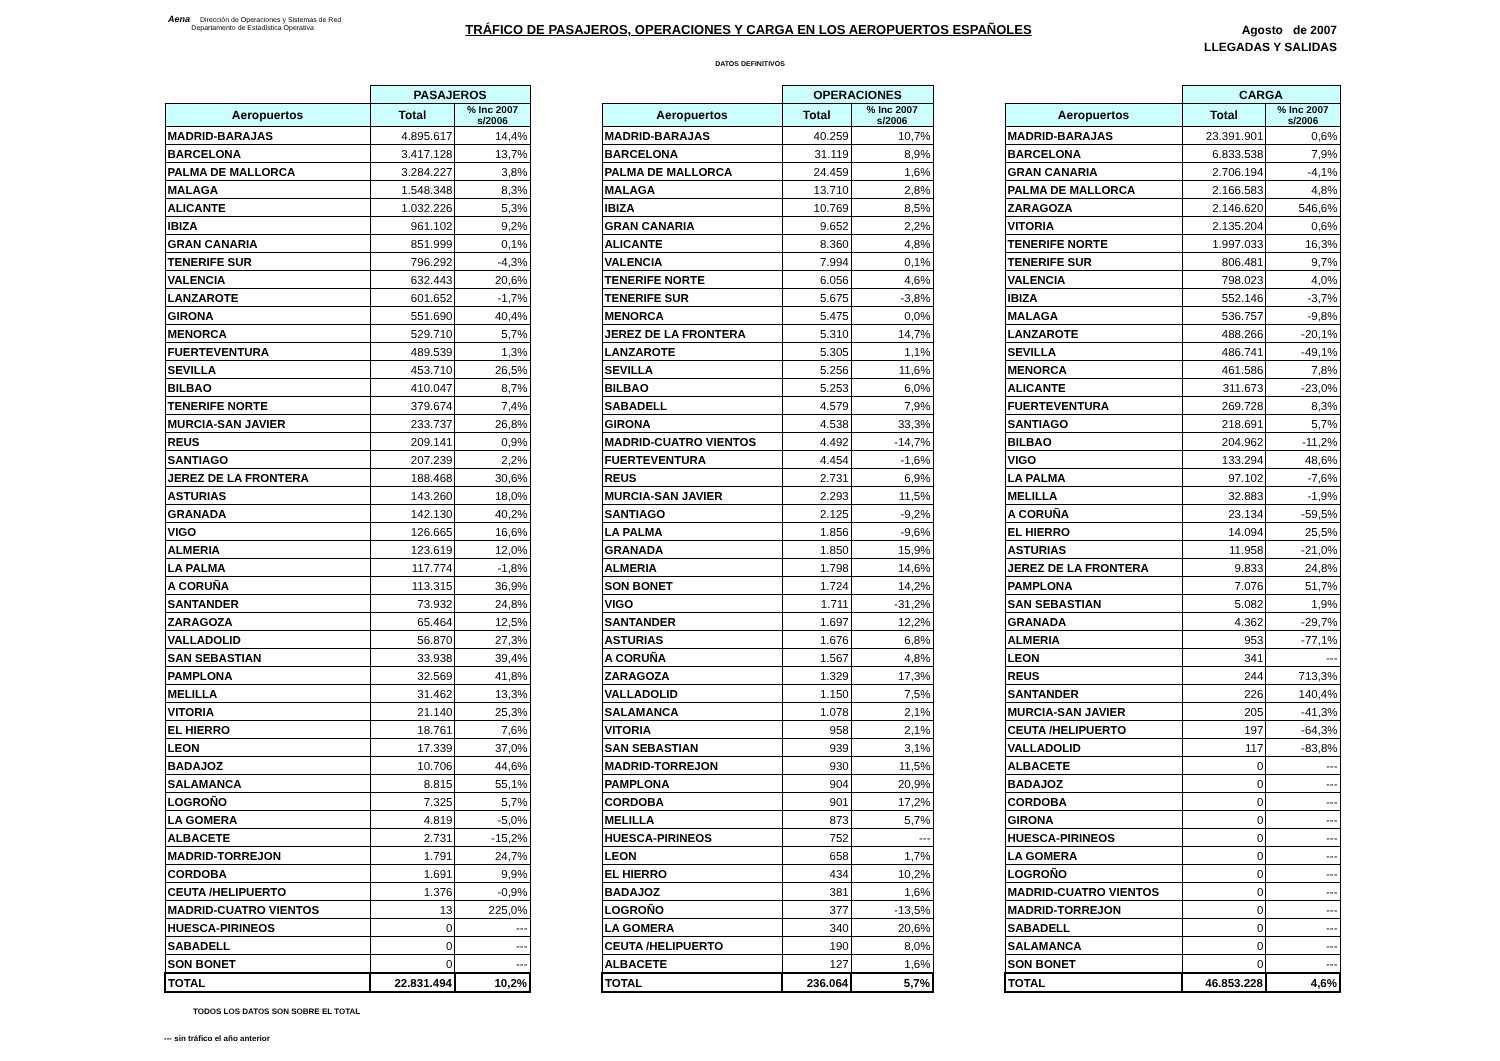Aena Dirección de Operaciones y Sistemas de Red
Departamento de Estadística Operativa
TRÁFICO DE PASAJEROS, OPERACIONES Y CARGA EN LOS AEROPUERTOS ESPAÑOLES
Agosto de 2007
LLEGADAS Y SALIDAS
DATOS DEFINITIVOS
| | PASAJEROS | |
| --- | --- | --- |
| Aeropuertos | Total | % Inc 2007 s/2006 |
| MADRID-BARAJAS | 4.895.617 | 14,4% |
| BARCELONA | 3.417.128 | 13,7% |
| PALMA DE MALLORCA | 3.284.227 | 3,8% |
| MALAGA | 1.548.348 | 8,3% |
| ALICANTE | 1.032.226 | 5,3% |
| IBIZA | 961.102 | 9,2% |
| GRAN CANARIA | 851.999 | 0,1% |
| TENERIFE SUR | 796.292 | -4,3% |
| VALENCIA | 632.443 | 20,6% |
| LANZAROTE | 601.652 | -1,7% |
| GIRONA | 551.690 | 40,4% |
| MENORCA | 529.710 | 5,7% |
| FUERTEVENTURA | 489.539 | 1,3% |
| SEVILLA | 453.710 | 26,5% |
| BILBAO | 410.047 | 8,7% |
| TENERIFE NORTE | 379.674 | 7,4% |
| MURCIA-SAN JAVIER | 233.737 | 26,8% |
| REUS | 209.141 | 0,9% |
| SANTIAGO | 207.239 | 2,2% |
| JEREZ DE LA FRONTERA | 188.468 | 30,6% |
| ASTURIAS | 143.260 | 18,0% |
| GRANADA | 142.130 | 40,2% |
| VIGO | 126.665 | 16,6% |
| ALMERIA | 123.619 | 12,0% |
| LA PALMA | 117.774 | -1,8% |
| A CORUÑA | 113.315 | 36,9% |
| SANTANDER | 73.932 | 24,8% |
| ZARAGOZA | 65.464 | 12,5% |
| VALLADOLID | 56.870 | 27,3% |
| SAN SEBASTIAN | 33.938 | 39,4% |
| PAMPLONA | 32.569 | 41,8% |
| MELILLA | 31.462 | 13,3% |
| VITORIA | 21.140 | 25,3% |
| EL HIERRO | 18.761 | 7,6% |
| LEON | 17.339 | 37,0% |
| BADAJOZ | 10.706 | 44,6% |
| SALAMANCA | 8.815 | 55,1% |
| LOGROÑO | 7.325 | 5,7% |
| LA GOMERA | 4.819 | -5,0% |
| ALBACETE | 2.731 | -15,2% |
| MADRID-TORREJON | 1.791 | 24,7% |
| CORDOBA | 1.691 | 9,9% |
| CEUTA /HELIPUERTO | 1.376 | -0,9% |
| MADRID-CUATRO VIENTOS | 13 | 225,0% |
| HUESCA-PIRINEOS | 0 | --- |
| SABADELL | 0 | --- |
| SON BONET | 0 | --- |
| TOTAL | 22.831.494 | 10,2% |
| | OPERACIONES | |
| --- | --- | --- |
| Aeropuertos | Total | % Inc 2007 s/2006 |
| MADRID-BARAJAS | 40.259 | 10,7% |
| BARCELONA | 31.119 | 8,9% |
| PALMA DE MALLORCA | 24.459 | 1,6% |
| MALAGA | 13.710 | 2,8% |
| IBIZA | 10.769 | 8,5% |
| GRAN CANARIA | 9.652 | 2,2% |
| ALICANTE | 8.360 | 4,8% |
| VALENCIA | 7.994 | 0,1% |
| TENERIFE NORTE | 6.056 | 4,6% |
| TENERIFE SUR | 5.675 | -3,8% |
| MENORCA | 5.475 | 0,0% |
| JEREZ DE LA FRONTERA | 5.310 | 14,7% |
| LANZAROTE | 5.305 | 1,1% |
| SEVILLA | 5.256 | 11,6% |
| BILBAO | 5.253 | 6,0% |
| SABADELL | 4.579 | 7,9% |
| GIRONA | 4.538 | 33,3% |
| MADRID-CUATRO VIENTOS | 4.492 | -14,7% |
| FUERTEVENTURA | 4.454 | -1,6% |
| REUS | 2.731 | 6,9% |
| MURCIA-SAN JAVIER | 2.293 | 11,5% |
| SANTIAGO | 2.125 | -9,2% |
| LA PALMA | 1.856 | -9,6% |
| GRANADA | 1.850 | 15,9% |
| ALMERIA | 1.798 | 14,6% |
| SON BONET | 1.724 | 14,2% |
| VIGO | 1.711 | -31,2% |
| SANTANDER | 1.697 | 12,2% |
| ASTURIAS | 1.676 | 6,8% |
| A CORUÑA | 1.567 | 4,8% |
| ZARAGOZA | 1.329 | 17,3% |
| VALLADOLID | 1.150 | 7,5% |
| SALAMANCA | 1.078 | 2,1% |
| VITORIA | 958 | 2,1% |
| SAN SEBASTIAN | 939 | 3,1% |
| MADRID-TORREJON | 930 | 11,5% |
| PAMPLONA | 904 | 20,9% |
| CORDOBA | 901 | 17,2% |
| MELILLA | 873 | 5,7% |
| HUESCA-PIRINEOS | 752 | --- |
| LEON | 658 | 1,7% |
| EL HIERRO | 434 | 10,2% |
| BADAJOZ | 381 | 1,6% |
| LOGROÑO | 377 | -13,5% |
| LA GOMERA | 340 | 20,6% |
| CEUTA /HELIPUERTO | 190 | 8,0% |
| ALBACETE | 127 | 1,6% |
| TOTAL | 236.064 | 5,7% |
| | CARGA | |
| --- | --- | --- |
| Aeropuertos | Total | % Inc 2007 s/2006 |
| MADRID-BARAJAS | 23.391.901 | 0,6% |
| BARCELONA | 6.833.538 | 7,9% |
| GRAN CANARIA | 2.706.194 | -4,1% |
| PALMA DE MALLORCA | 2.166.583 | 4,8% |
| ZARAGOZA | 2.146.620 | 546,6% |
| VITORIA | 2.135.204 | 0,6% |
| TENERIFE NORTE | 1.997.033 | 16,3% |
| TENERIFE SUR | 806.481 | 9,7% |
| VALENCIA | 798.023 | 4,0% |
| IBIZA | 552.146 | -3,7% |
| MALAGA | 536.757 | -9,8% |
| LANZAROTE | 488.266 | -20,1% |
| SEVILLA | 486.741 | -49,1% |
| MENORCA | 461.586 | 7,8% |
| ALICANTE | 311.673 | -23,0% |
| FUERTEVENTURA | 269.728 | 8,3% |
| SANTIAGO | 218.691 | 5,7% |
| BILBAO | 204.962 | -11,2% |
| VIGO | 133.294 | 48,6% |
| LA PALMA | 97.102 | -7,6% |
| MELILLA | 32.883 | -1,9% |
| A CORUÑA | 23.134 | -59,5% |
| EL HIERRO | 14.094 | 25,5% |
| ASTURIAS | 11.958 | -21,0% |
| JEREZ DE LA FRONTERA | 9.833 | 24,8% |
| PAMPLONA | 7.076 | 51,7% |
| SAN SEBASTIAN | 5.082 | 1,9% |
| GRANADA | 4.362 | -29,7% |
| ALMERIA | 953 | -77,1% |
| LEON | 341 | --- |
| REUS | 244 | 713,3% |
| SANTANDER | 226 | 140,4% |
| MURCIA-SAN JAVIER | 205 | -41,3% |
| CEUTA /HELIPUERTO | 197 | -64,3% |
| VALLADOLID | 117 | -83,8% |
| ALBACETE | 0 | --- |
| BADAJOZ | 0 | --- |
| CORDOBA | 0 | --- |
| GIRONA | 0 | --- |
| HUESCA-PIRINEOS | 0 | --- |
| LA GOMERA | 0 | --- |
| LOGROÑO | 0 | --- |
| MADRID-CUATRO VIENTOS | 0 | --- |
| MADRID-TORREJON | 0 | --- |
| SABADELL | 0 | --- |
| SALAMANCA | 0 | --- |
| SON BONET | 0 | --- |
| TOTAL | 46.853.228 | 4,6% |
TODOS LOS DATOS SON SOBRE EL TOTAL
--- sin tráfico el año anterior